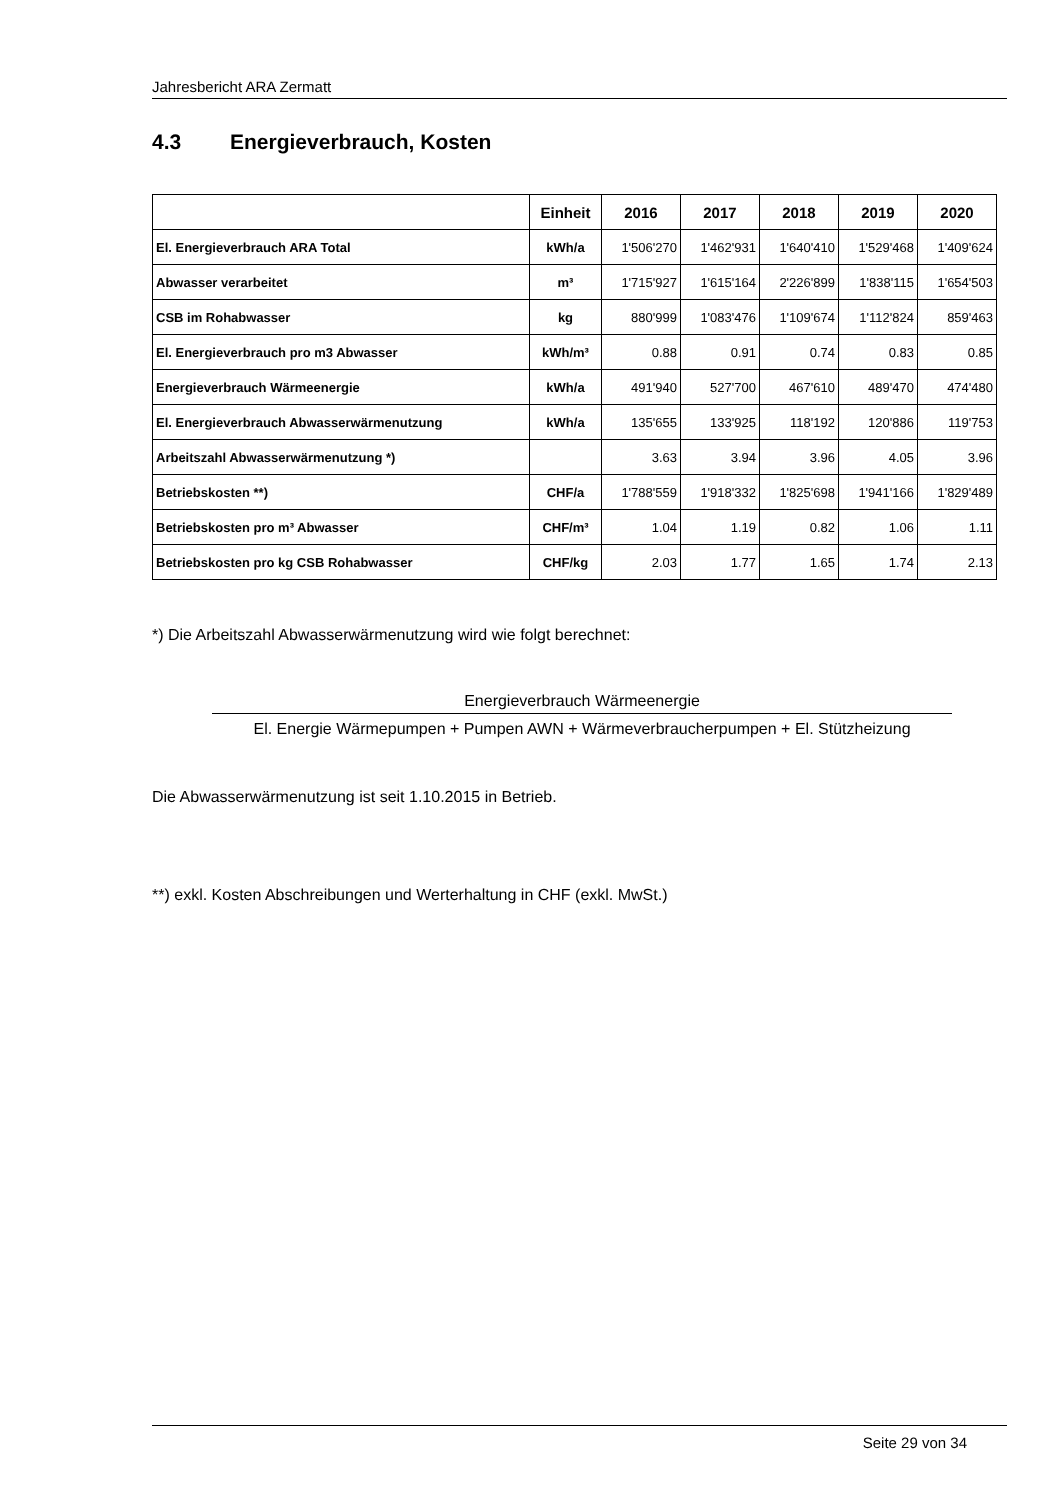Jahresbericht ARA Zermatt
4.3 Energieverbrauch, Kosten
| | Einheit | 2016 | 2017 | 2018 | 2019 | 2020 |
| --- | --- | --- | --- | --- | --- | --- |
| El. Energieverbrauch ARA Total | kWh/a | 1'506'270 | 1'462'931 | 1'640'410 | 1'529'468 | 1'409'624 |
| Abwasser verarbeitet | m³ | 1'715'927 | 1'615'164 | 2'226'899 | 1'838'115 | 1'654'503 |
| CSB im Rohabwasser | kg | 880'999 | 1'083'476 | 1'109'674 | 1'112'824 | 859'463 |
| El. Energieverbrauch pro m3 Abwasser | kWh/m³ | 0.88 | 0.91 | 0.74 | 0.83 | 0.85 |
| Energieverbrauch Wärmeenergie | kWh/a | 491'940 | 527'700 | 467'610 | 489'470 | 474'480 |
| El. Energieverbrauch Abwasserwärmenutzung | kWh/a | 135'655 | 133'925 | 118'192 | 120'886 | 119'753 |
| Arbeitszahl Abwasserwärmenutzung *) | | 3.63 | 3.94 | 3.96 | 4.05 | 3.96 |
| Betriebskosten **) | CHF/a | 1'788'559 | 1'918'332 | 1'825'698 | 1'941'166 | 1'829'489 |
| Betriebskosten pro m³ Abwasser | CHF/m³ | 1.04 | 1.19 | 0.82 | 1.06 | 1.11 |
| Betriebskosten pro kg CSB Rohabwasser | CHF/kg | 2.03 | 1.77 | 1.65 | 1.74 | 2.13 |
*) Die Arbeitszahl Abwasserwärmenutzung wird wie folgt berechnet:
Energieverbrauch Wärmeenergie
El. Energie Wärmepumpen + Pumpen AWN + Wärmeverbraucherpumpen + El. Stützheizung
Die Abwasserwärmenutzung ist seit 1.10.2015 in Betrieb.
**) exkl. Kosten Abschreibungen und Werterhaltung in CHF (exkl. MwSt.)
Seite 29 von 34